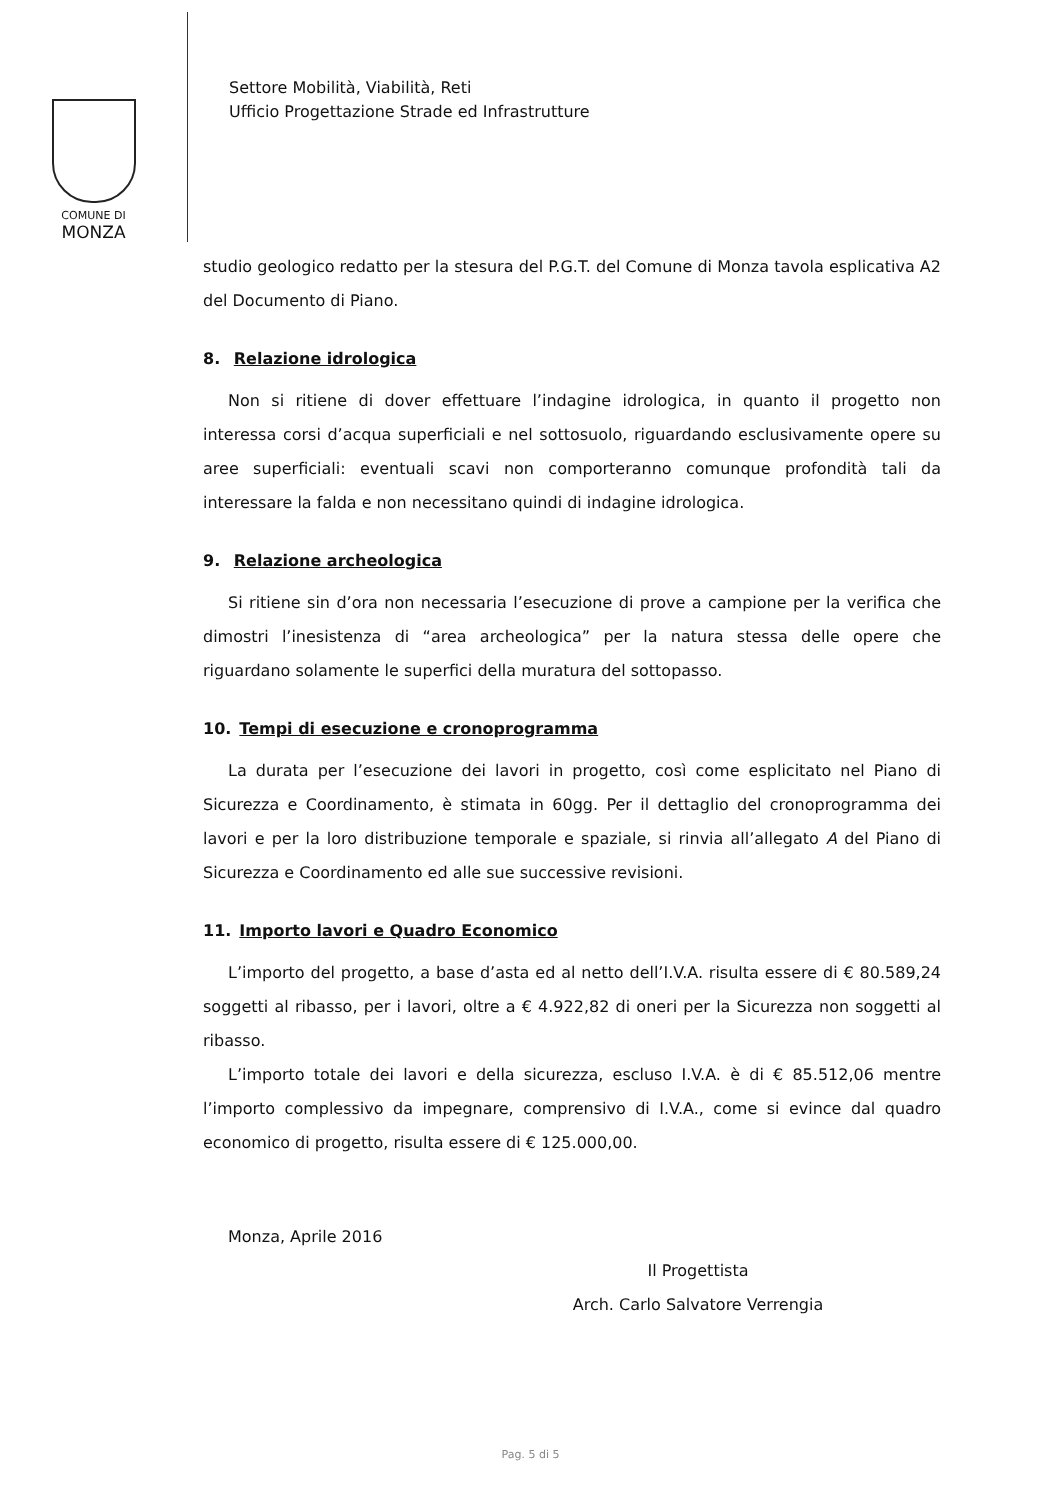COMUNE DI
MONZA
Settore Mobilità, Viabilità, Reti
Ufficio Progettazione Strade ed Infrastrutture
studio geologico redatto per la stesura del P.G.T. del Comune di Monza tavola esplicativa A2 del Documento di Piano.
8. Relazione idrologica
Non si ritiene di dover effettuare l’indagine idrologica, in quanto il progetto non interessa corsi d’acqua superficiali e nel sottosuolo, riguardando esclusivamente opere su aree superficiali: eventuali scavi non comporteranno comunque profondità tali da interessare la falda e non necessitano quindi di indagine idrologica.
9. Relazione archeologica
Si ritiene sin d’ora non necessaria l’esecuzione di prove a campione per la verifica che dimostri l’inesistenza di “area archeologica” per la natura stessa delle opere che riguardano solamente le superfici della muratura del sottopasso.
10. Tempi di esecuzione e cronoprogramma
La durata per l’esecuzione dei lavori in progetto, così come esplicitato nel Piano di Sicurezza e Coordinamento, è stimata in 60gg. Per il dettaglio del cronoprogramma dei lavori e per la loro distribuzione temporale e spaziale, si rinvia all’allegato A del Piano di Sicurezza e Coordinamento ed alle sue successive revisioni.
11. Importo lavori e Quadro Economico
L’importo del progetto, a base d’asta ed al netto dell’I.V.A. risulta essere di € 80.589,24 soggetti al ribasso, per i lavori, oltre a € 4.922,82 di oneri per la Sicurezza non soggetti al ribasso.
L’importo totale dei lavori e della sicurezza, escluso I.V.A. è di € 85.512,06 mentre l’importo complessivo da impegnare, comprensivo di I.V.A., come si evince dal quadro economico di progetto, risulta essere di € 125.000,00.
Monza, Aprile 2016
Il Progettista
Arch. Carlo Salvatore Verrengia
Pag. 5 di 5